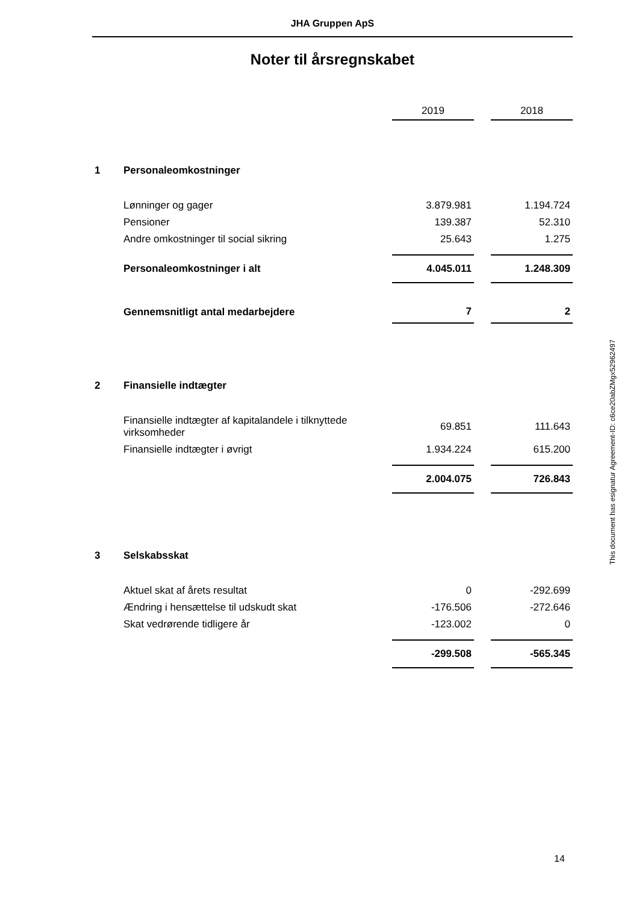JHA Gruppen ApS
Noter til årsregnskabet
| | | 2019 | | 2018 |
| 1 | Personaleomkostninger | | | |
| | Lønninger og gager | 3.879.981 | | 1.194.724 |
| | Pensioner | 139.387 | | 52.310 |
| | Andre omkostninger til social sikring | 25.643 | | 1.275 |
| | Personaleomkostninger i alt | 4.045.011 | | 1.248.309 |
| | Gennemsnitligt antal medarbejdere | 7 | | 2 |
| 2 | Finansielle indtægter | | | |
| | Finansielle indtægter af kapitalandele i tilknyttede virksomheder | 69.851 | | 111.643 |
| | Finansielle indtægter i øvrigt | 1.934.224 | | 615.200 |
| | | 2.004.075 | | 726.843 |
| 3 | Selskabsskat | | | |
| | Aktuel skat af årets resultat | 0 | | -292.699 |
| | Ændring i hensættelse til udskudt skat | -176.506 | | -272.646 |
| | Skat vedrørende tidligere år | -123.002 | | 0 |
| | | -299.508 | | -565.345 |
This document has esignatur Agreement-ID: c6ce20abZMgx52962497
14